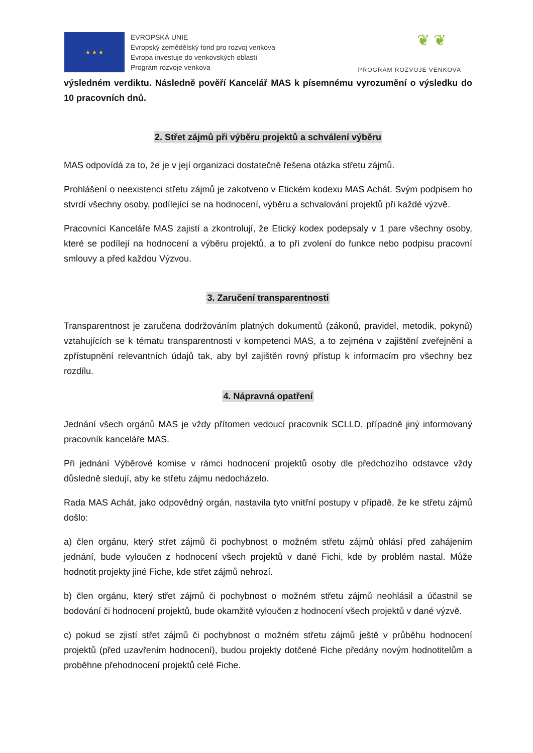★ ★ ★
EVROPSKÁ UNIE
Evropský zemědělský fond pro rozvoj venkova
Evropa investuje do venkovských oblastí
Program rozvoje venkova
❦ ❦
PROGRAM ROZVOJE VENKOVA
výsledném verdiktu. Následně pověří Kancelář MAS k písemnému vyrozumění o výsledku do 10 pracovních dnů.
2. Střet zájmů při výběru projektů a schválení výběru
MAS odpovídá za to, že je v její organizaci dostatečně řešena otázka střetu zájmů.
Prohlášení o neexistenci střetu zájmů je zakotveno v Etickém kodexu MAS Achát. Svým podpisem ho stvrdí všechny osoby, podílející se na hodnocení, výběru a schvalování projektů při každé výzvě.
Pracovníci Kanceláře MAS zajistí a zkontrolují, že Etický kodex podepsaly v 1 pare všechny osoby, které se podílejí na hodnocení a výběru projektů, a to při zvolení do funkce nebo podpisu pracovní smlouvy a před každou Výzvou.
3. Zaručení transparentnosti
Transparentnost je zaručena dodržováním platných dokumentů (zákonů, pravidel, metodik, pokynů) vztahujících se k tématu transparentnosti v kompetenci MAS, a to zejména v zajištění zveřejnění a zpřístupnění relevantních údajů tak, aby byl zajištěn rovný přístup k informacím pro všechny bez rozdílu.
4. Nápravná opatření
Jednání všech orgánů MAS je vždy přítomen vedoucí pracovník SCLLD, případně jiný informovaný pracovník kanceláře MAS.
Při jednání Výběrové komise v rámci hodnocení projektů osoby dle předchozího odstavce vždy důsledně sledují, aby ke střetu zájmu nedocházelo.
Rada MAS Achát, jako odpovědný orgán, nastavila tyto vnitřní postupy v případě, že ke střetu zájmů došlo:
a) člen orgánu, který střet zájmů či pochybnost o možném střetu zájmů ohlásí před zahájením jednání, bude vyloučen z hodnocení všech projektů v dané Fichi, kde by problém nastal. Může hodnotit projekty jiné Fiche, kde střet zájmů nehrozí.
b) člen orgánu, který střet zájmů či pochybnost o možném střetu zájmů neohlásil a účastnil se bodování či hodnocení projektů, bude okamžitě vyloučen z hodnocení všech projektů v dané výzvě.
c) pokud se zjistí střet zájmů či pochybnost o možném střetu zájmů ještě v průběhu hodnocení projektů (před uzavřením hodnocení), budou projekty dotčené Fiche předány novým hodnotitelům a proběhne přehodnocení projektů celé Fiche.